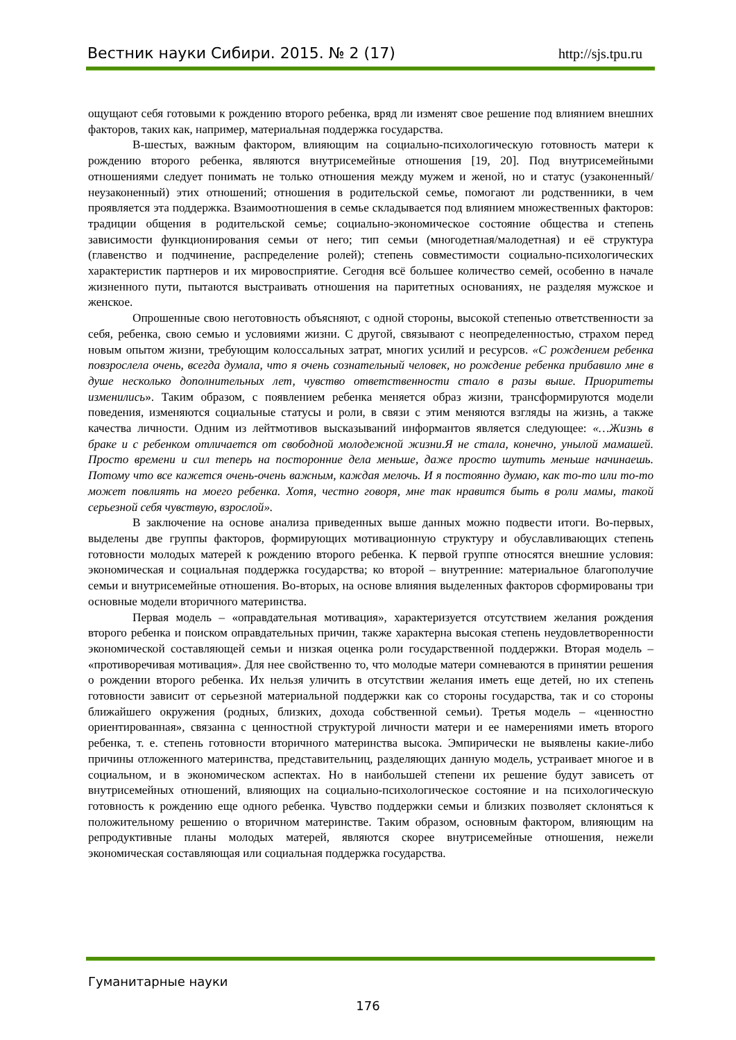Вестник науки Сибири. 2015. № 2 (17) http://sjs.tpu.ru
ощущают себя готовыми к рождению второго ребенка, вряд ли изменят свое решение под влиянием внешних факторов, таких как, например, материальная поддержка государства.
В-шестых, важным фактором, влияющим на социально-психологическую готовность матери к рождению второго ребенка, являются внутрисемейные отношения [19, 20]. Под внутрисемейными отношениями следует понимать не только отношения между мужем и женой, но и статус (узаконенный/ неузаконенный) этих отношений; отношения в родительской семье, помогают ли родственники, в чем проявляется эта поддержка. Взаимоотношения в семье складывается под влиянием множественных факторов: традиции общения в родительской семье; социально-экономическое состояние общества и степень зависимости функционирования семьи от него; тип семьи (многодетная/малодетная) и её структура (главенство и подчинение, распределение ролей); степень совместимости социально-психологических характеристик партнеров и их мировосприятие. Сегодня всё большее количество семей, особенно в начале жизненного пути, пытаются выстраивать отношения на паритетных основаниях, не разделяя мужское и женское.
Опрошенные свою неготовность объясняют, с одной стороны, высокой степенью ответственности за себя, ребенка, свою семью и условиями жизни. С другой, связывают с неопределенностью, страхом перед новым опытом жизни, требующим колоссальных затрат, многих усилий и ресурсов. «С рождением ребенка повзрослела очень, всегда думала, что я очень сознательный человек, но рождение ребенка прибавило мне в душе несколько дополнительных лет, чувство ответственности стало в разы выше. Приоритеты изменились». Таким образом, с появлением ребенка меняется образ жизни, трансформируются модели поведения, изменяются социальные статусы и роли, в связи с этим меняются взгляды на жизнь, а также качества личности. Одним из лейтмотивов высказываний информантов является следующее: «…Жизнь в браке и с ребенком отличается от свободной молодежной жизни.Я не стала, конечно, унылой мамашей. Просто времени и сил теперь на посторонние дела меньше, даже просто шутить меньше начинаешь. Потому что все кажется очень-очень важным, каждая мелочь. И я постоянно думаю, как то-то или то-то может повлиять на моего ребенка. Хотя, честно говоря, мне так нравится быть в роли мамы, такой серьезной себя чувствую, взрослой».
В заключение на основе анализа приведенных выше данных можно подвести итоги. Во-первых, выделены две группы факторов, формирующих мотивационную структуру и обуславливающих степень готовности молодых матерей к рождению второго ребенка. К первой группе относятся внешние условия: экономическая и социальная поддержка государства; ко второй – внутренние: материальное благополучие семьи и внутрисемейные отношения. Во-вторых, на основе влияния выделенных факторов сформированы три основные модели вторичного материнства.
Первая модель – «оправдательная мотивация», характеризуется отсутствием желания рождения второго ребенка и поиском оправдательных причин, также характерна высокая степень неудовлетворенности экономической составляющей семьи и низкая оценка роли государственной поддержки. Вторая модель – «противоречивая мотивация». Для нее свойственно то, что молодые матери сомневаются в принятии решения о рождении второго ребенка. Их нельзя уличить в отсутствии желания иметь еще детей, но их степень готовности зависит от серьезной материальной поддержки как со стороны государства, так и со стороны ближайшего окружения (родных, близких, дохода собственной семьи). Третья модель – «ценностно ориентированная», связанна с ценностной структурой личности матери и ее намерениями иметь второго ребенка, т. е. степень готовности вторичного материнства высока. Эмпирически не выявлены какие-либо причины отложенного материнства, представительниц, разделяющих данную модель, устраивает многое и в социальном, и в экономическом аспектах. Но в наибольшей степени их решение будут зависеть от внутрисемейных отношений, влияющих на социально-психологическое состояние и на психологическую готовность к рождению еще одного ребенка. Чувство поддержки семьи и близких позволяет склоняться к положительному решению о вторичном материнстве. Таким образом, основным фактором, влияющим на репродуктивные планы молодых матерей, являются скорее внутрисемейные отношения, нежели экономическая составляющая или социальная поддержка государства.
Гуманитарные науки
176